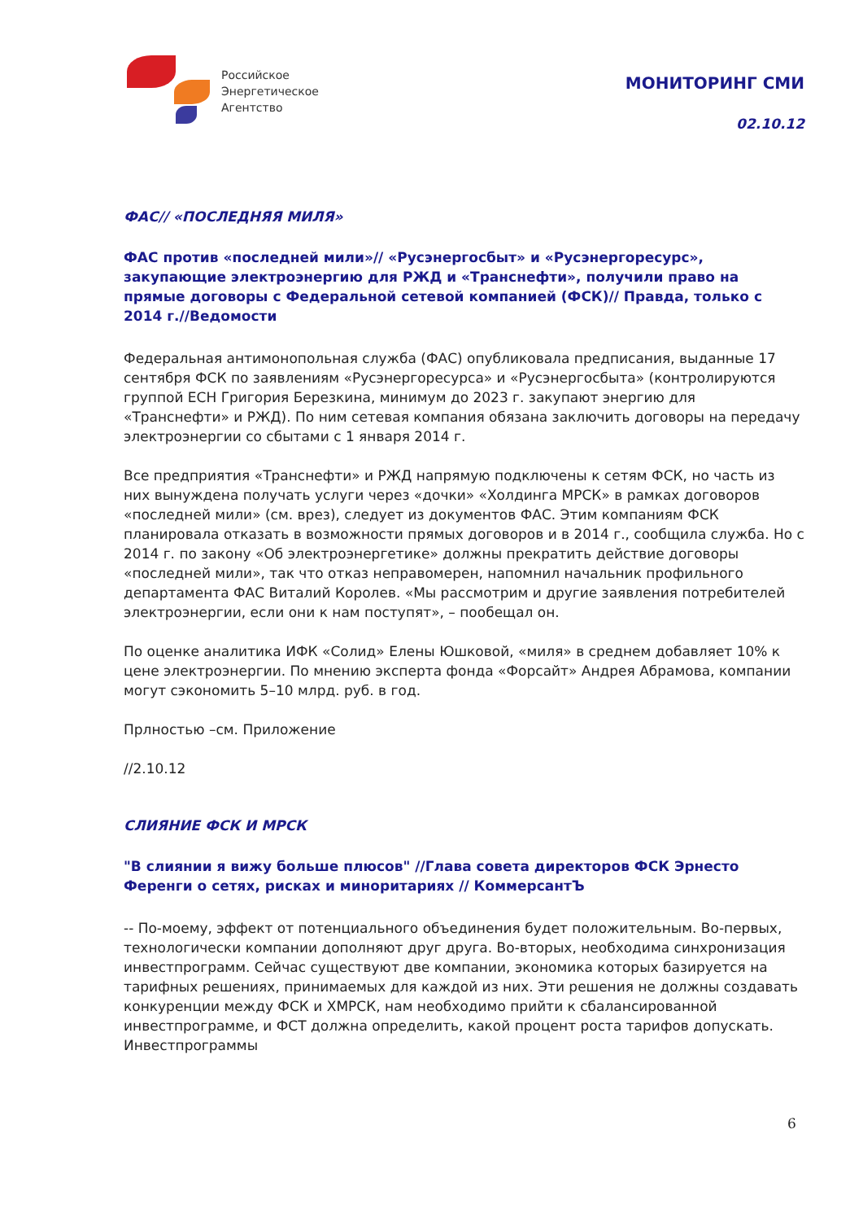Российское
Энергетическое
Агентство
МОНИТОРИНГ СМИ
02.10.12
ФАС// «ПОСЛЕДНЯЯ МИЛЯ»
ФАС против «последней мили»// «Русэнергосбыт» и «Русэнергоресурс», закупающие электроэнергию для РЖД и «Транснефти», получили право на прямые договоры с Федеральной сетевой компанией (ФСК)// Правда, только с 2014 г.//Ведомости
Федеральная антимонопольная служба (ФАС) опубликовала предписания, выданные 17 сентября ФСК по заявлениям «Русэнергоресурса» и «Русэнергосбыта» (контролируются группой ЕСН Григория Березкина, минимум до 2023 г. закупают энергию для «Транснефти» и РЖД). По ним сетевая компания обязана заключить договоры на передачу электроэнергии со сбытами с 1 января 2014 г.
Все предприятия «Транснефти» и РЖД напрямую подключены к сетям ФСК, но часть из них вынуждена получать услуги через «дочки» «Холдинга МРСК» в рамках договоров «последней мили» (см. врез), следует из документов ФАС. Этим компаниям ФСК планировала отказать в возможности прямых договоров и в 2014 г., сообщила служба. Но с 2014 г. по закону «Об электроэнергетике» должны прекратить действие договоры «последней мили», так что отказ неправомерен, напомнил начальник профильного департамента ФАС Виталий Королев. «Мы рассмотрим и другие заявления потребителей электроэнергии, если они к нам поступят», – пообещал он.
По оценке аналитика ИФК «Солид» Елены Юшковой, «миля» в среднем добавляет 10% к цене электроэнергии. По мнению эксперта фонда «Форсайт» Андрея Абрамова, компании могут сэкономить 5–10 млрд. руб. в год.
Прлностью –см. Приложение
//2.10.12
СЛИЯНИЕ ФСК И МРСК
"В слиянии я вижу больше плюсов" //Глава совета директоров ФСК Эрнесто Ференги о сетях, рисках и миноритариях // КоммерсантЪ
-- По-моему, эффект от потенциального объединения будет положительным. Во-первых, технологически компании дополняют друг друга. Во-вторых, необходима синхронизация инвестпрограмм. Сейчас существуют две компании, экономика которых базируется на тарифных решениях, принимаемых для каждой из них. Эти решения не должны создавать конкуренции между ФСК и ХМРСК, нам необходимо прийти к сбалансированной инвестпрограмме, и ФСТ должна определить, какой процент роста тарифов допускать. Инвестпрограммы
6